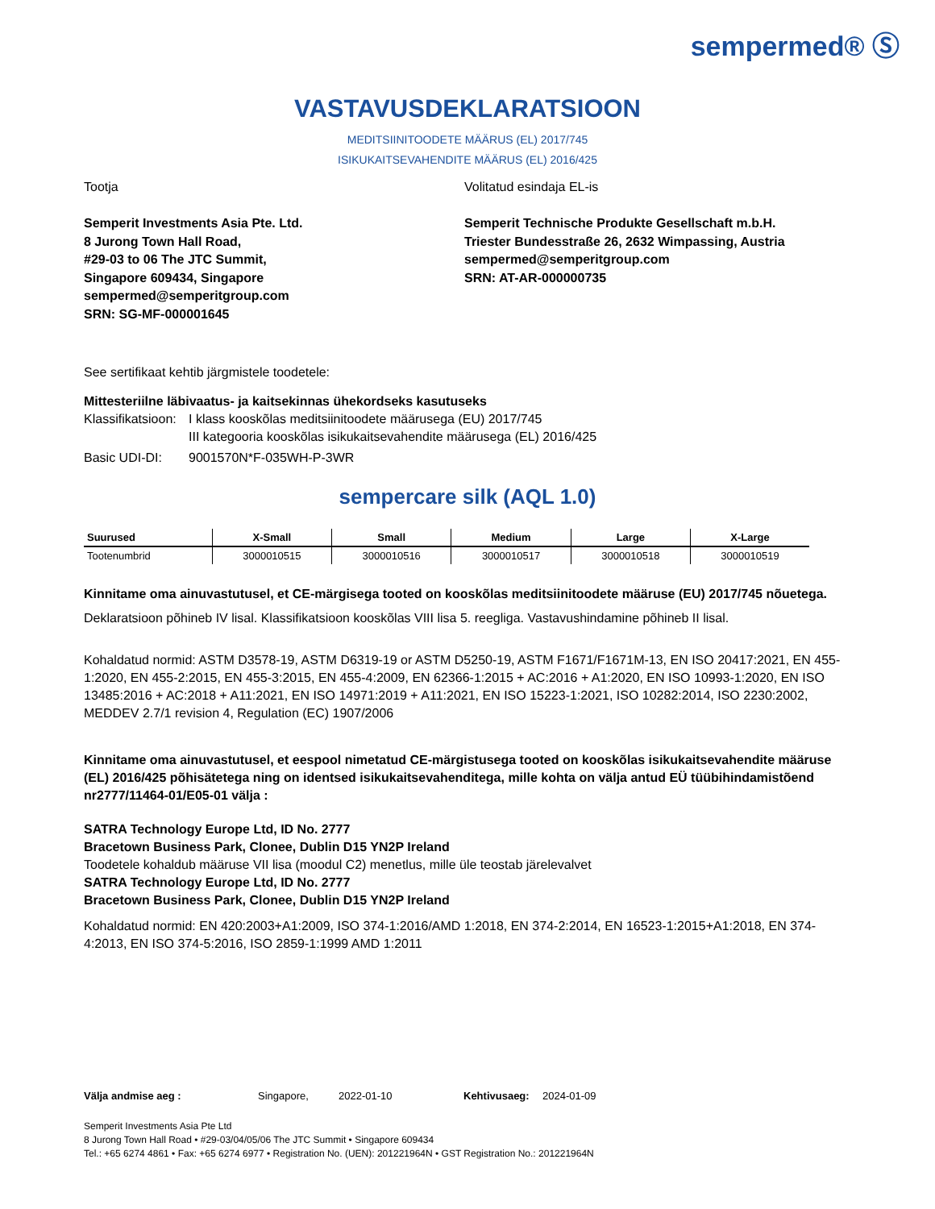sempermed® Ⓢ
VASTAVUSDEKLARATSIOON
MEDITSIINITOODETE MÄÄRUS (EL) 2017/745
ISIKUKAITSEVAHENDITE MÄÄRUS (EL) 2016/425
Tootja
Semperit Investments Asia Pte. Ltd.
8 Jurong Town Hall Road,
#29-03 to 06 The JTC Summit,
Singapore 609434, Singapore
sempermed@semperitgroup.com
SRN: SG-MF-000001645
Volitatud esindaja EL-is
Semperit Technische Produkte Gesellschaft m.b.H.
Triester Bundesstraße 26, 2632 Wimpassing, Austria
sempermed@semperitgroup.com
SRN: AT-AR-000000735
See sertifikaat kehtib järgmistele toodetele:
Mittesteriilne läbivaatus- ja kaitsekinnas ühekordseks kasutuseks
Klassifikatsioon: I klass kooskõlas meditsiinitoodete määrusega (EU) 2017/745
III kategooria kooskõlas isikukaitsevahendite määrusega (EL) 2016/425
Basic UDI-DI: 9001570N*F-035WH-P-3WR
sempercare silk (AQL 1.0)
| Suurused | X-Small | Small | Medium | Large | X-Large |
| --- | --- | --- | --- | --- | --- |
| Tootenumbrid | 3000010515 | 3000010516 | 3000010517 | 3000010518 | 3000010519 |
Kinnitame oma ainuvastutusel, et CE-märgisega tooted on kooskõlas meditsiinitoodete määruse (EU) 2017/745 nõuetega.
Deklaratsioon põhineb IV lisal. Klassifikatsioon kooskõlas VIII lisa 5. reegliga. Vastavushindamine põhineb II lisal.
Kohaldatud normid: ASTM D3578-19, ASTM D6319-19 or ASTM D5250-19, ASTM F1671/F1671M-13, EN ISO 20417:2021, EN 455-1:2020, EN 455-2:2015, EN 455-3:2015, EN 455-4:2009, EN 62366-1:2015 + AC:2016 + A1:2020, EN ISO 10993-1:2020, EN ISO 13485:2016 + AC:2018 + A11:2021, EN ISO 14971:2019 + A11:2021, EN ISO 15223-1:2021, ISO 10282:2014, ISO 2230:2002, MEDDEV 2.7/1 revision 4, Regulation (EC) 1907/2006
Kinnitame oma ainuvastutusel, et eespool nimetatud CE-märgistusega tooted on kooskõlas isikukaitsevahendite määruse (EL) 2016/425 põhisätetega ning on identsed isikukaitsevahenditega, mille kohta on välja antud EÜ tüübihindamistõend nr2777/11464-01/E05-01 välja :
SATRA Technology Europe Ltd, ID No. 2777
Bracetown Business Park, Clonee, Dublin D15 YN2P Ireland
Toodetele kohaldub määruse VII lisa (moodul C2) menetlus, mille üle teostab järelevalvet
SATRA Technology Europe Ltd, ID No. 2777
Bracetown Business Park, Clonee, Dublin D15 YN2P Ireland
Kohaldatud normid: EN 420:2003+A1:2009, ISO 374-1:2016/AMD 1:2018, EN 374-2:2014, EN 16523-1:2015+A1:2018, EN 374-4:2013, EN ISO 374-5:2016, ISO 2859-1:1999 AMD 1:2011
Välja andmise aeg : Singapore, 2022-01-10 Kehtivusaeg: 2024-01-09
Semperit Investments Asia Pte Ltd
8 Jurong Town Hall Road • #29-03/04/05/06 The JTC Summit • Singapore 609434
Tel.: +65 6274 4861 • Fax: +65 6274 6977 • Registration No. (UEN): 201221964N • GST Registration No.: 201221964N